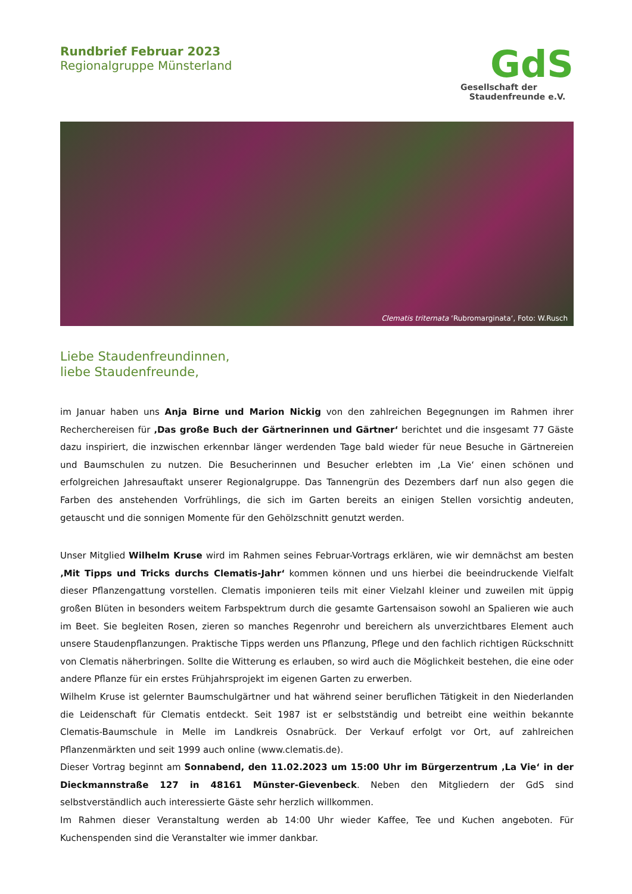Rundbrief Februar 2023
Regionalgruppe Münsterland
GdS
Gesellschaft der
Staudenfreunde e.V.
Clematis triternata ‘Rubromarginata‘, Foto: W.Rusch
Liebe Staudenfreundinnen,
liebe Staudenfreunde,
im Januar haben uns Anja Birne und Marion Nickig von den zahlreichen Begegnungen im Rahmen ihrer Recherchereisen für ‚Das große Buch der Gärtnerinnen und Gärtner‘ berichtet und die insgesamt 77 Gäste dazu inspiriert, die inzwischen erkennbar länger werdenden Tage bald wieder für neue Besuche in Gärtnereien und Baumschulen zu nutzen. Die Besucherinnen und Besucher erlebten im ‚La Vie‘ einen schönen und erfolgreichen Jahresauftakt unserer Regionalgruppe. Das Tannengrün des Dezembers darf nun also gegen die Farben des anstehenden Vorfrühlings, die sich im Garten bereits an einigen Stellen vorsichtig andeuten, getauscht und die sonnigen Momente für den Gehölzschnitt genutzt werden.
Unser Mitglied Wilhelm Kruse wird im Rahmen seines Februar-Vortrags erklären, wie wir demnächst am besten ‚Mit Tipps und Tricks durchs Clematis-Jahr‘ kommen können und uns hierbei die beeindruckende Vielfalt dieser Pflanzengattung vorstellen. Clematis imponieren teils mit einer Vielzahl kleiner und zuweilen mit üppig großen Blüten in besonders weitem Farbspektrum durch die gesamte Gartensaison sowohl an Spalieren wie auch im Beet. Sie begleiten Rosen, zieren so manches Regenrohr und bereichern als unverzichtbares Element auch unsere Staudenpflanzungen. Praktische Tipps werden uns Pflanzung, Pflege und den fachlich richtigen Rückschnitt von Clematis näherbringen. Sollte die Witterung es erlauben, so wird auch die Möglichkeit bestehen, die eine oder andere Pflanze für ein erstes Frühjahrsprojekt im eigenen Garten zu erwerben.
Wilhelm Kruse ist gelernter Baumschulgärtner und hat während seiner beruflichen Tätigkeit in den Niederlanden die Leidenschaft für Clematis entdeckt. Seit 1987 ist er selbstständig und betreibt eine weithin bekannte Clematis-Baumschule in Melle im Landkreis Osnabrück. Der Verkauf erfolgt vor Ort, auf zahlreichen Pflanzenmärkten und seit 1999 auch online (www.clematis.de).
Dieser Vortrag beginnt am Sonnabend, den 11.02.2023 um 15:00 Uhr im Bürgerzentrum ‚La Vie‘ in der Dieckmannstraße 127 in 48161 Münster-Gievenbeck. Neben den Mitgliedern der GdS sind selbstverständlich auch interessierte Gäste sehr herzlich willkommen.
Im Rahmen dieser Veranstaltung werden ab 14:00 Uhr wieder Kaffee, Tee und Kuchen angeboten. Für Kuchenspenden sind die Veranstalter wie immer dankbar.